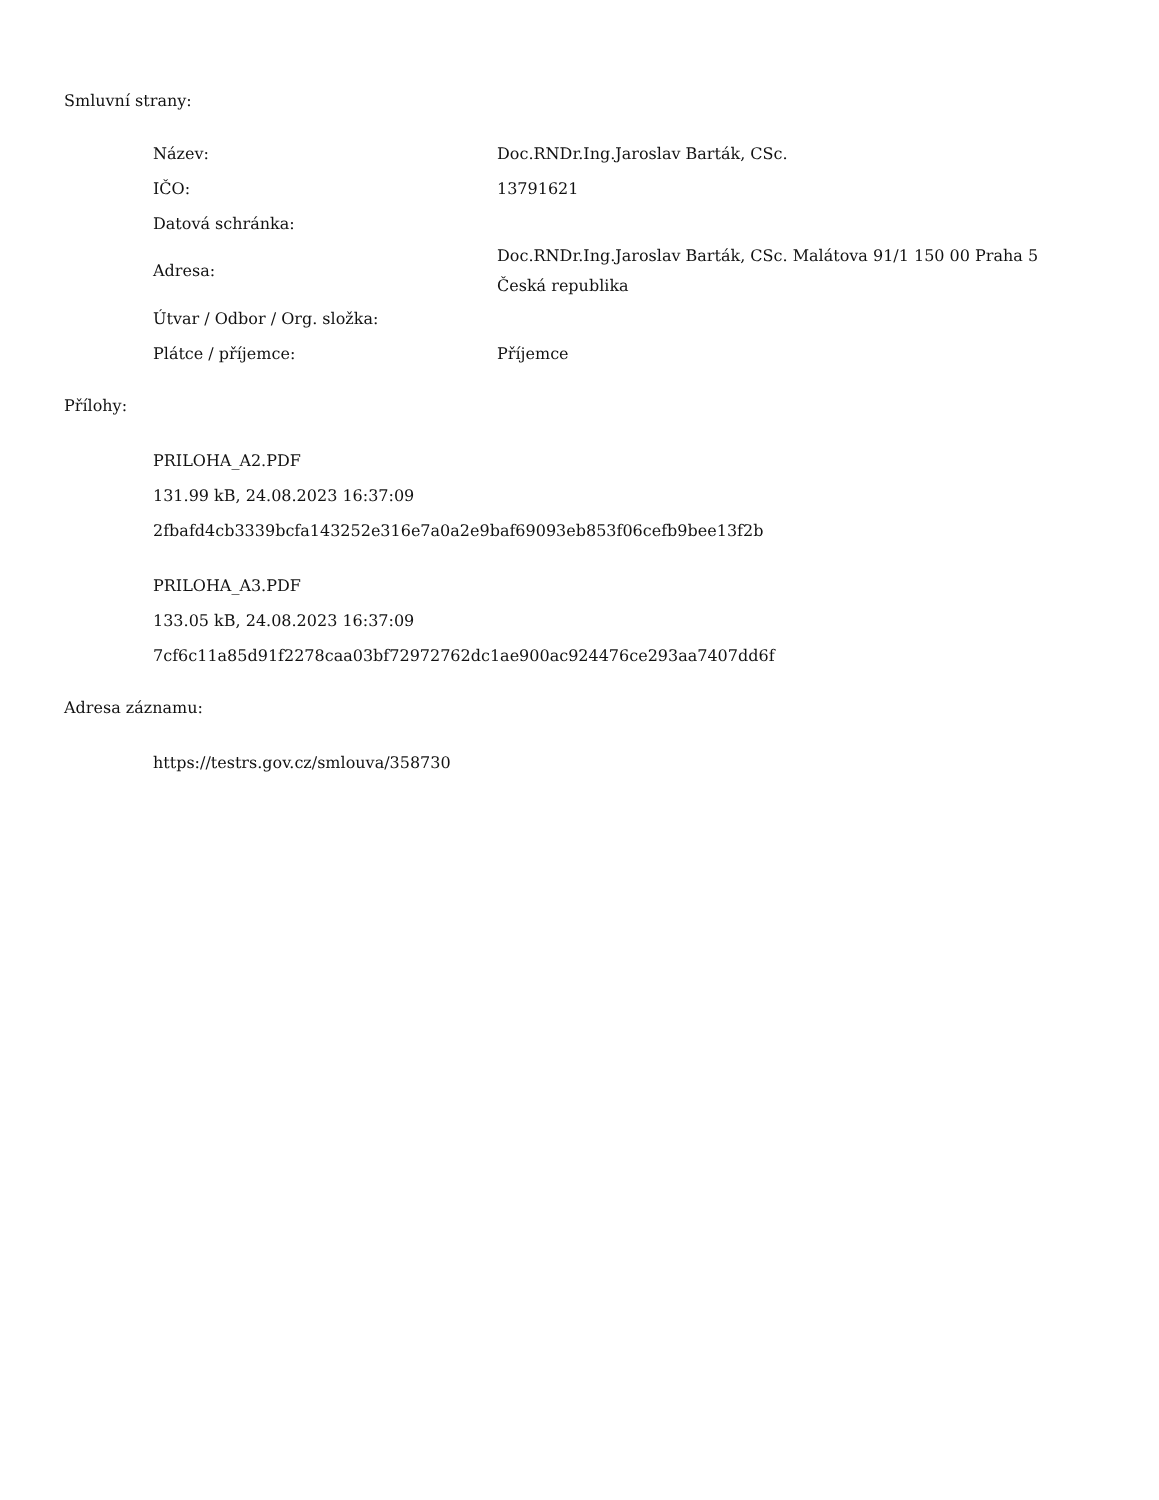Smluvní strany:
| Název: | Doc.RNDr.Ing.Jaroslav Barták, CSc. |
| IČO: | 13791621 |
| Datová schránka: | |
| Adresa: | Doc.RNDr.Ing.Jaroslav Barták, CSc. Malátova 91/1 150 00 Praha 5 Česká republika |
| Útvar / Odbor / Org. složka: | |
| Plátce / příjemce: | Příjemce |
Přílohy:
PRILOHA_A2.PDF
131.99 kB, 24.08.2023 16:37:09
2fbafd4cb3339bcfa143252e316e7a0a2e9baf69093eb853f06cefb9bee13f2b
PRILOHA_A3.PDF
133.05 kB, 24.08.2023 16:37:09
7cf6c11a85d91f2278caa03bf72972762dc1ae900ac924476ce293aa7407dd6f
Adresa záznamu:
https://testrs.gov.cz/smlouva/358730